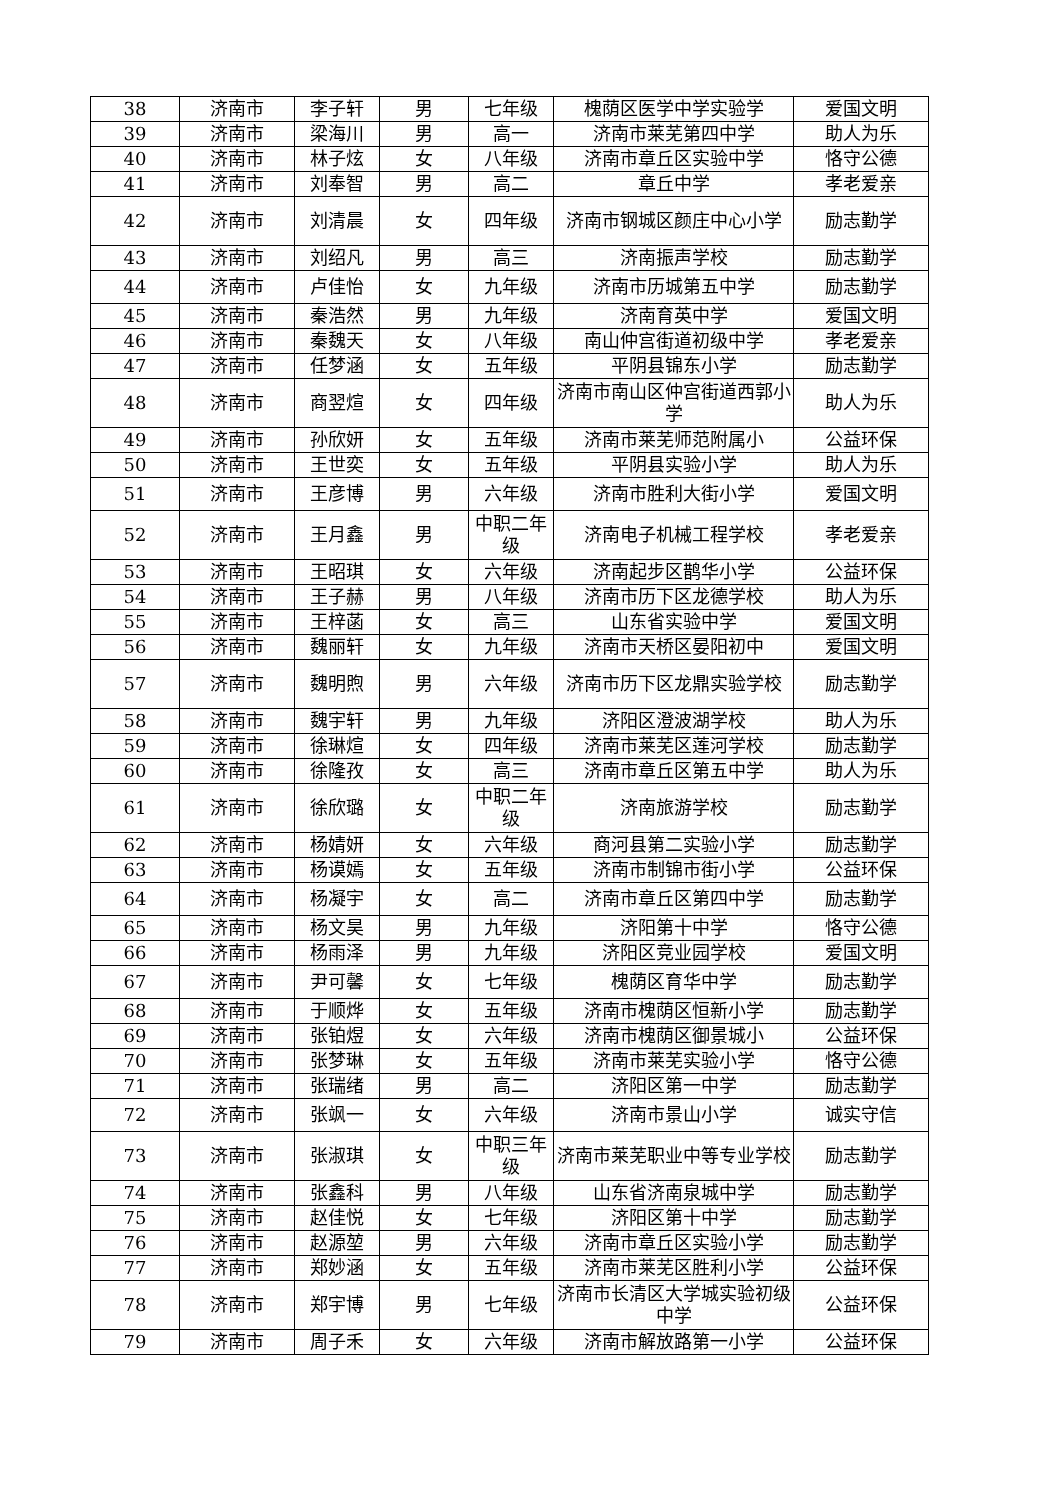| 38 | 济南市 | 李子轩 | 男 | 七年级 | 槐荫区医学中学实验学 | 爱国文明 |
| 39 | 济南市 | 梁海川 | 男 | 高一 | 济南市莱芜第四中学 | 助人为乐 |
| 40 | 济南市 | 林子炫 | 女 | 八年级 | 济南市章丘区实验中学 | 恪守公德 |
| 41 | 济南市 | 刘奉智 | 男 | 高二 | 章丘中学 | 孝老爱亲 |
| 42 | 济南市 | 刘清晨 | 女 | 四年级 | 济南市钢城区颜庄中心小学 | 励志勤学 |
| 43 | 济南市 | 刘绍凡 | 男 | 高三 | 济南振声学校 | 励志勤学 |
| 44 | 济南市 | 卢佳怡 | 女 | 九年级 | 济南市历城第五中学 | 励志勤学 |
| 45 | 济南市 | 秦浩然 | 男 | 九年级 | 济南育英中学 | 爱国文明 |
| 46 | 济南市 | 秦魏天 | 女 | 八年级 | 南山仲宫街道初级中学 | 孝老爱亲 |
| 47 | 济南市 | 任梦涵 | 女 | 五年级 | 平阴县锦东小学 | 励志勤学 |
| 48 | 济南市 | 商翌煊 | 女 | 四年级 | 济南市南山区仲宫街道西郭小学 | 助人为乐 |
| 49 | 济南市 | 孙欣妍 | 女 | 五年级 | 济南市莱芜师范附属小 | 公益环保 |
| 50 | 济南市 | 王世奕 | 女 | 五年级 | 平阴县实验小学 | 助人为乐 |
| 51 | 济南市 | 王彦博 | 男 | 六年级 | 济南市胜利大街小学 | 爱国文明 |
| 52 | 济南市 | 王月鑫 | 男 | 中职二年级 | 济南电子机械工程学校 | 孝老爱亲 |
| 53 | 济南市 | 王昭琪 | 女 | 六年级 | 济南起步区鹊华小学 | 公益环保 |
| 54 | 济南市 | 王子赫 | 男 | 八年级 | 济南市历下区龙德学校 | 助人为乐 |
| 55 | 济南市 | 王梓菡 | 女 | 高三 | 山东省实验中学 | 爱国文明 |
| 56 | 济南市 | 魏丽轩 | 女 | 九年级 | 济南市天桥区晏阳初中 | 爱国文明 |
| 57 | 济南市 | 魏明煦 | 男 | 六年级 | 济南市历下区龙鼎实验学校 | 励志勤学 |
| 58 | 济南市 | 魏宇轩 | 男 | 九年级 | 济阳区澄波湖学校 | 助人为乐 |
| 59 | 济南市 | 徐琳煊 | 女 | 四年级 | 济南市莱芜区莲河学校 | 励志勤学 |
| 60 | 济南市 | 徐隆孜 | 女 | 高三 | 济南市章丘区第五中学 | 助人为乐 |
| 61 | 济南市 | 徐欣璐 | 女 | 中职二年级 | 济南旅游学校 | 励志勤学 |
| 62 | 济南市 | 杨婧妍 | 女 | 六年级 | 商河县第二实验小学 | 励志勤学 |
| 63 | 济南市 | 杨谟嫣 | 女 | 五年级 | 济南市制锦市街小学 | 公益环保 |
| 64 | 济南市 | 杨凝宇 | 女 | 高二 | 济南市章丘区第四中学 | 励志勤学 |
| 65 | 济南市 | 杨文昊 | 男 | 九年级 | 济阳第十中学 | 恪守公德 |
| 66 | 济南市 | 杨雨泽 | 男 | 九年级 | 济阳区竞业园学校 | 爱国文明 |
| 67 | 济南市 | 尹可馨 | 女 | 七年级 | 槐荫区育华中学 | 励志勤学 |
| 68 | 济南市 | 于顺烨 | 女 | 五年级 | 济南市槐荫区恒新小学 | 励志勤学 |
| 69 | 济南市 | 张铂煜 | 女 | 六年级 | 济南市槐荫区御景城小 | 公益环保 |
| 70 | 济南市 | 张梦琳 | 女 | 五年级 | 济南市莱芜实验小学 | 恪守公德 |
| 71 | 济南市 | 张瑞绪 | 男 | 高二 | 济阳区第一中学 | 励志勤学 |
| 72 | 济南市 | 张飒一 | 女 | 六年级 | 济南市景山小学 | 诚实守信 |
| 73 | 济南市 | 张淑琪 | 女 | 中职三年级 | 济南市莱芜职业中等专业学校 | 励志勤学 |
| 74 | 济南市 | 张鑫科 | 男 | 八年级 | 山东省济南泉城中学 | 励志勤学 |
| 75 | 济南市 | 赵佳悦 | 女 | 七年级 | 济阳区第十中学 | 励志勤学 |
| 76 | 济南市 | 赵源堃 | 男 | 六年级 | 济南市章丘区实验小学 | 励志勤学 |
| 77 | 济南市 | 郑妙涵 | 女 | 五年级 | 济南市莱芜区胜利小学 | 公益环保 |
| 78 | 济南市 | 郑宇博 | 男 | 七年级 | 济南市长清区大学城实验初级中学 | 公益环保 |
| 79 | 济南市 | 周子禾 | 女 | 六年级 | 济南市解放路第一小学 | 公益环保 |